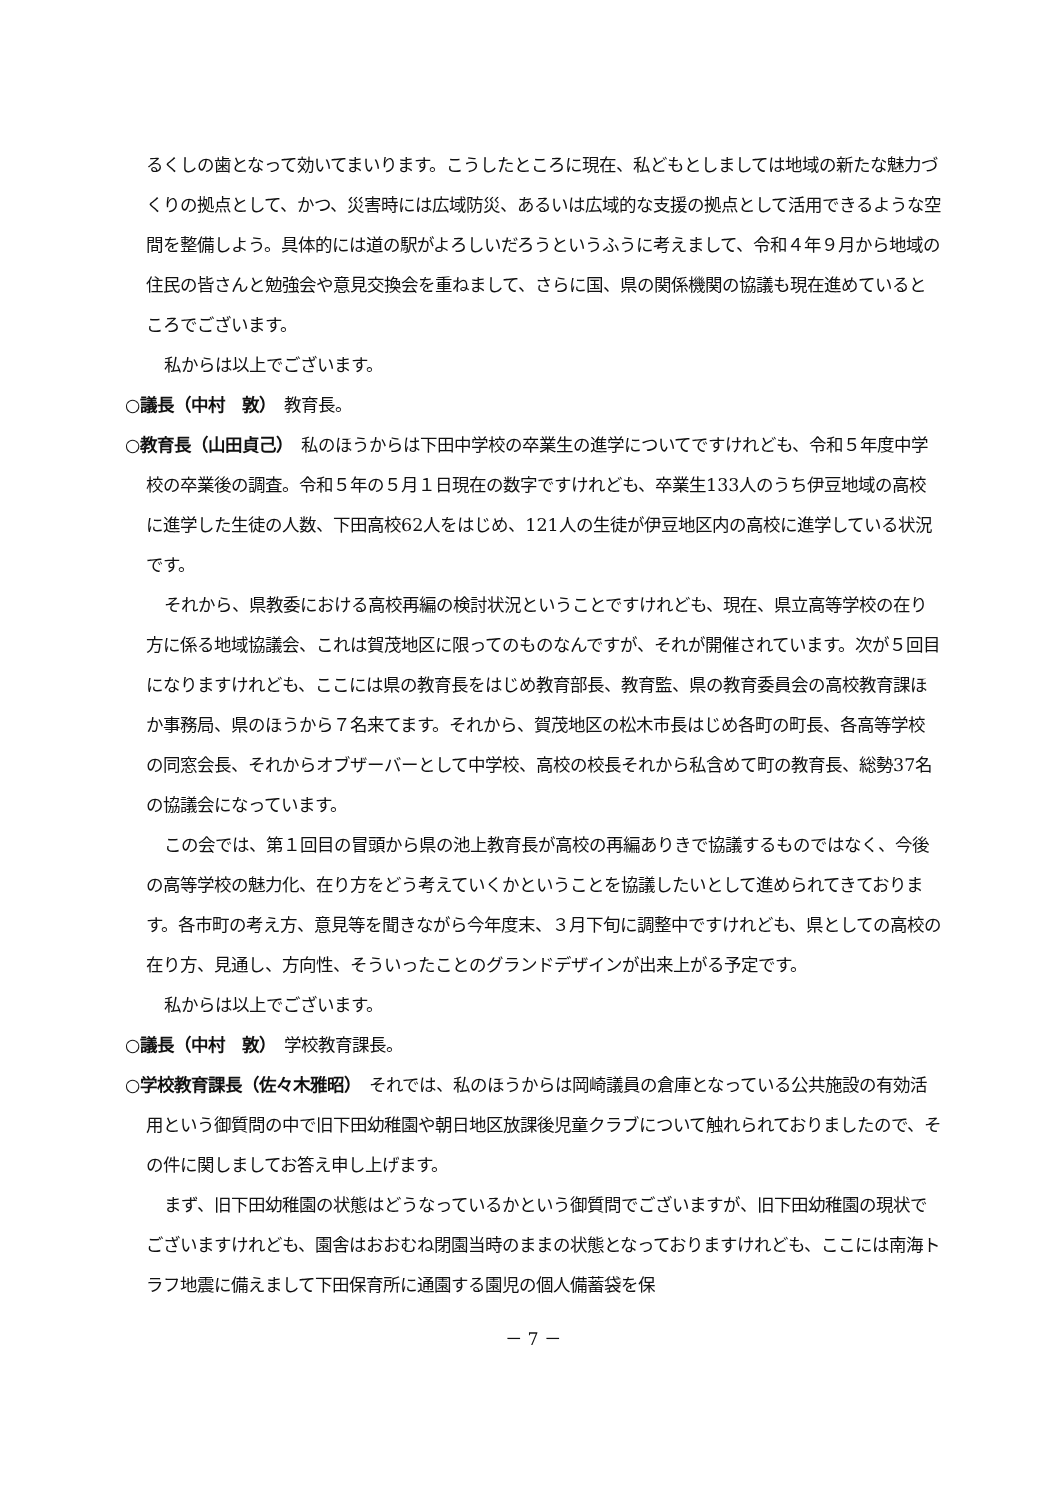るくしの歯となって効いてまいります。こうしたところに現在、私どもとしましては地域の新たな魅力づくりの拠点として、かつ、災害時には広域防災、あるいは広域的な支援の拠点として活用できるような空間を整備しよう。具体的には道の駅がよろしいだろうというふうに考えまして、令和４年９月から地域の住民の皆さんと勉強会や意見交換会を重ねまして、さらに国、県の関係機関の協議も現在進めているところでございます。
私からは以上でございます。
○議長（中村　敦）　教育長。
○教育長（山田貞己）　私のほうからは下田中学校の卒業生の進学についてですけれども、令和５年度中学校の卒業後の調査。令和５年の５月１日現在の数字ですけれども、卒業生133人のうち伊豆地域の高校に進学した生徒の人数、下田高校62人をはじめ、121人の生徒が伊豆地区内の高校に進学している状況です。
それから、県教委における高校再編の検討状況ということですけれども、現在、県立高等学校の在り方に係る地域協議会、これは賀茂地区に限ってのものなんですが、それが開催されています。次が５回目になりますけれども、ここには県の教育長をはじめ教育部長、教育監、県の教育委員会の高校教育課ほか事務局、県のほうから７名来てます。それから、賀茂地区の松木市長はじめ各町の町長、各高等学校の同窓会長、それからオブザーバーとして中学校、高校の校長それから私含めて町の教育長、総勢37名の協議会になっています。
この会では、第１回目の冒頭から県の池上教育長が高校の再編ありきで協議するものではなく、今後の高等学校の魅力化、在り方をどう考えていくかということを協議したいとして進められてきております。各市町の考え方、意見等を聞きながら今年度末、３月下旬に調整中ですけれども、県としての高校の在り方、見通し、方向性、そういったことのグランドデザインが出来上がる予定です。
私からは以上でございます。
○議長（中村　敦）　学校教育課長。
○学校教育課長（佐々木雅昭）　それでは、私のほうからは岡崎議員の倉庫となっている公共施設の有効活用という御質問の中で旧下田幼稚園や朝日地区放課後児童クラブについて触れられておりましたので、その件に関しましてお答え申し上げます。
まず、旧下田幼稚園の状態はどうなっているかという御質問でございますが、旧下田幼稚園の現状でございますけれども、園舎はおおむね閉園当時のままの状態となっておりますけれども、ここには南海トラフ地震に備えまして下田保育所に通園する園児の個人備蓄袋を保
－ 7 －